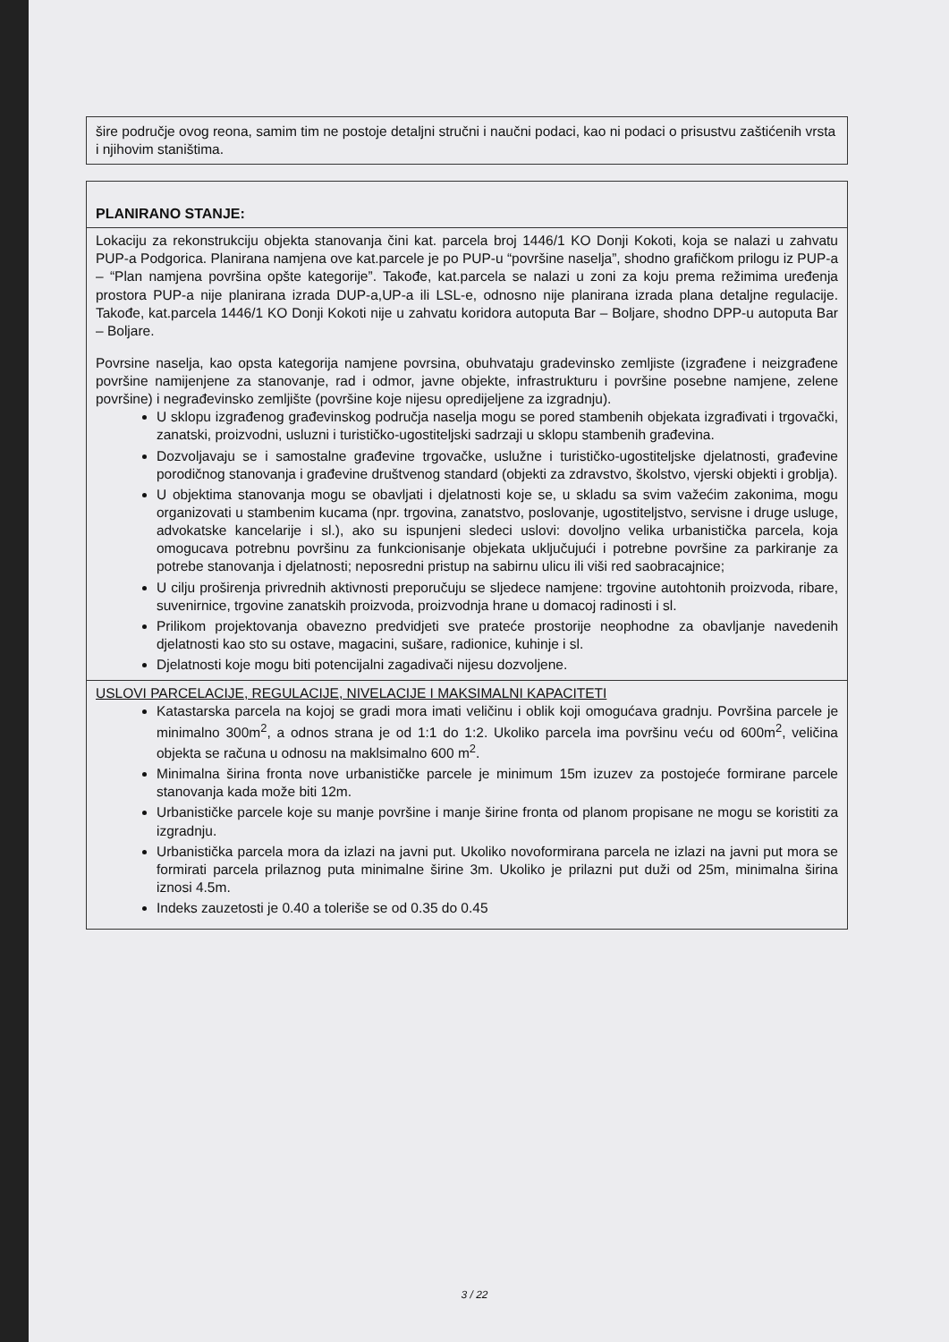šire područje ovog reona, samim tim ne postoje detaljni stručni i naučni podaci, kao ni podaci o prisustvu zaštićenih vrsta i njihovim staništima.
PLANIRANO STANJE:
Lokaciju za rekonstrukciju objekta stanovanja čini kat. parcela broj 1446/1 KO Donji Kokoti, koja se nalazi u zahvatu PUP-a Podgorica. Planirana namjena ove kat.parcele je po PUP-u “površine naselja”, shodno grafičkom prilogu iz PUP-a – “Plan namjena površina opšte kategorije”. Takođe, kat.parcela se nalazi u zoni za koju prema režimima uređenja prostora PUP-a nije planirana izrada DUP-a,UP-a ili LSL-e, odnosno nije planirana izrada plana detaljne regulacije. Takođe, kat.parcela 1446/1 KO Donji Kokoti nije u zahvatu koridora autoputa Bar – Boljare, shodno DPP-u autoputa Bar – Boljare.
Povrsine naselja, kao opsta kategorija namjene povrsina, obuhvataju gradevinsko zemljiste (izgrađene i neizgrađene površine namijenjene za stanovanje, rad i odmor, javne objekte, infrastrukturu i površine posebne namjene, zelene površine) i negrađevinsko zemljište (površine koje nijesu opredijeljene za izgradnju).
U sklopu izgrađenog građevinskog područja naselja mogu se pored stambenih objekata izgrađivati i trgovački, zanatski, proizvodni, usluzni i turističko-ugostiteljski sadrzaji u sklopu stambenih građevina.
Dozvoljavaju se i samostalne građevine trgovačke, uslužne i turističko-ugostiteljske djelatnosti, građevine porodičnog stanovanja i građevine društvenog standard (objekti za zdravstvo, školstvo, vjerski objekti i groblja).
U objektima stanovanja mogu se obavljati i djelatnosti koje se, u skladu sa svim važećim zakonima, mogu organizovati u stambenim kucama (npr. trgovina, zanatstvo, poslovanje, ugostiteljstvo, servisne i druge usluge, advokatske kancelarije i sl.), ako su ispunjeni sledeci uslovi: dovoljno velika urbanistička parcela, koja omogucava potrebnu površinu za funkcionisanje objekata uključujući i potrebne površine za parkiranje za potrebe stanovanja i djelatnosti; neposredni pristup na sabirnu ulicu ili viši red saobracajnice;
U cilju proširenja privrednih aktivnosti preporučuju se sljedece namjene: trgovine autohtonih proizvoda, ribare, suvenirnice, trgovine zanatskih proizvoda, proizvodnja hrane u domacoj radinosti i sl.
Prilikom projektovanja obavezno predvidjeti sve prateće prostorije neophodne za obavljanje navedenih djelatnosti kao sto su ostave, magacini, sušare, radionice, kuhinje i sl.
Djelatnosti koje mogu biti potencijalni zagadivači nijesu dozvoljene.
USLOVI PARCELACIJE, REGULACIJE, NIVELACIJE I MAKSIMALNI KAPACITETI
Katastarska parcela na kojoj se gradi mora imati veličinu i oblik koji omogućava gradnju. Površina parcele je minimalno 300m<sup>2</sup>, a odnos strana je od 1:1 do 1:2. Ukoliko parcela ima površinu veću od 600m<sup>2</sup>, veličina objekta se računa u odnosu na maklsimalno 600 m<sup>2</sup>.
Minimalna širina fronta nove urbanističke parcele je minimum 15m izuzev za postojeće formirane parcele stanovanja kada može biti 12m.
Urbanističke parcele koje su manje površine i manje širine fronta od planom propisane ne mogu se koristiti za izgradnju.
Urbanistička parcela mora da izlazi na javni put. Ukoliko novoformirana parcela ne izlazi na javni put mora se formirati parcela prilaznog puta minimalne širine 3m. Ukoliko je prilazni put duži od 25m, minimalna širina iznosi 4.5m.
Indeks zauzetosti je 0.40 a toleriše se od 0.35 do 0.45
3 / 22